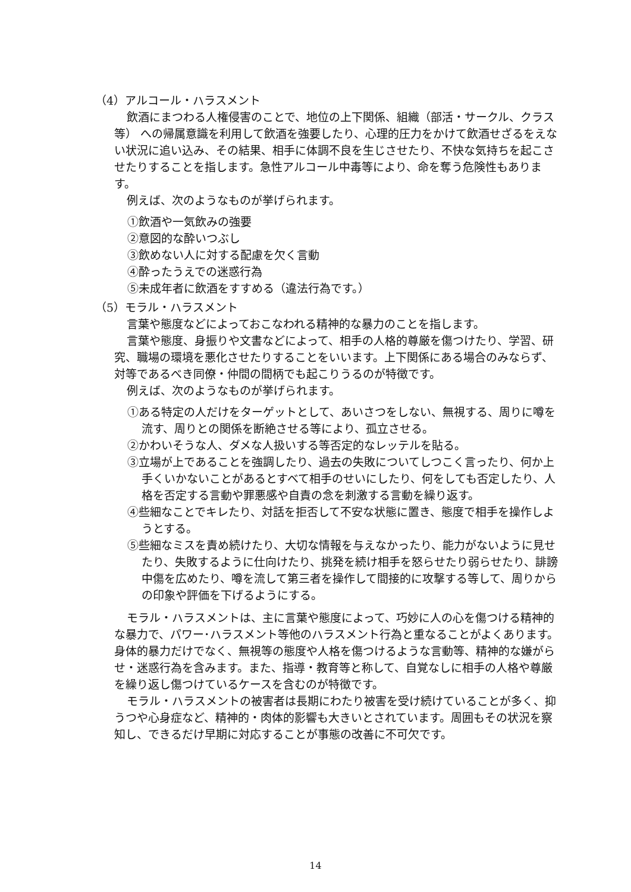（4）アルコール・ハラスメント
飲酒にまつわる人権侵害のことで、地位の上下関係、組織（部活・サークル、クラス等） への帰属意識を利用して飲酒を強要したり、心理的圧力をかけて飲酒せざるをえない状況に追い込み、その結果、相手に体調不良を生じさせたり、不快な気持ちを起こさせたりすることを指します。急性アルコール中毒等により、命を奪う危険性もあります。
例えば、次のようなものが挙げられます。
①飲酒や一気飲みの強要
②意図的な酔いつぶし
③飲めない人に対する配慮を欠く言動
④酔ったうえでの迷惑行為
⑤未成年者に飲酒をすすめる（違法行為です。）
（5）モラル・ハラスメント
言葉や態度などによっておこなわれる精神的な暴力のことを指します。
言葉や態度、身振りや文書などによって、相手の人格的尊厳を傷つけたり、学習、研究、職場の環境を悪化させたりすることをいいます。上下関係にある場合のみならず、対等であるべき同僚・仲間の間柄でも起こりうるのが特徴です。
例えば、次のようなものが挙げられます。
①ある特定の人だけをターゲットとして、あいさつをしない、無視する、周りに噂を流す、周りとの関係を断絶させる等により、孤立させる。
②かわいそうな人、ダメな人扱いする等否定的なレッテルを貼る。
③立場が上であることを強調したり、過去の失敗についてしつこく言ったり、何か上手くいかないことがあるとすべて相手のせいにしたり、何をしても否定したり、人格を否定する言動や罪悪感や自責の念を刺激する言動を繰り返す。
④些細なことでキレたり、対話を拒否して不安な状態に置き、態度で相手を操作しようとする。
⑤些細なミスを責め続けたり、大切な情報を与えなかったり、能力がないように見せたり、失敗するように仕向けたり、挑発を続け相手を怒らせたり弱らせたり、誹謗中傷を広めたり、噂を流して第三者を操作して間接的に攻撃する等して、周りからの印象や評価を下げるようにする。
モラル・ハラスメントは、主に言葉や態度によって、巧妙に人の心を傷つける精神的な暴力で、パワー･ハラスメント等他のハラスメント行為と重なることがよくあります。身体的暴力だけでなく、無視等の態度や人格を傷つけるような言動等、精神的な嫌がらせ・迷惑行為を含みます。また、指導・教育等と称して、自覚なしに相手の人格や尊厳を繰り返し傷つけているケースを含むのが特徴です。
モラル・ハラスメントの被害者は長期にわたり被害を受け続けていることが多く、抑うつや心身症など、精神的・肉体的影響も大きいとされています。周囲もその状況を察知し、できるだけ早期に対応することが事態の改善に不可欠です。
14